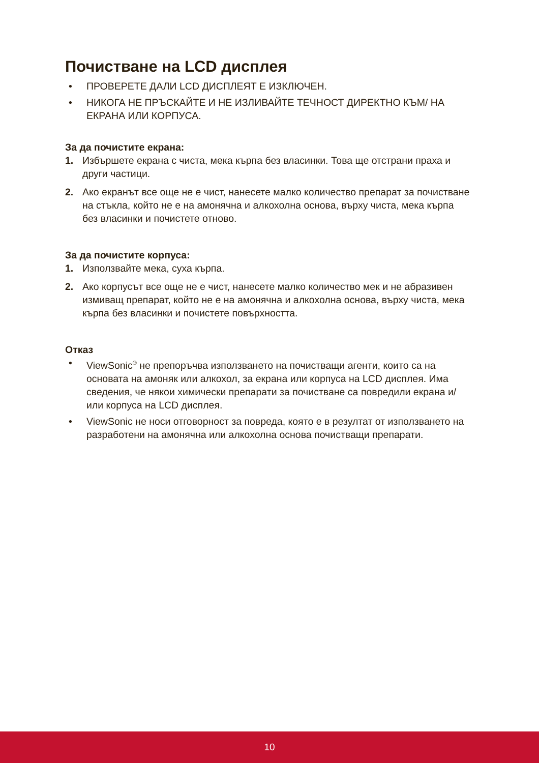Почистване на LCD дисплея
• ПРОВЕРЕТЕ ДАЛИ LCD ДИСПЛЕЯТ Е ИЗКЛЮЧЕН.
• НИКОГА НЕ ПРЪСКАЙТЕ И НЕ ИЗЛИВАЙТЕ ТЕЧНОСТ ДИРЕКТНО КЪМ/ НА ЕКРАНА ИЛИ КОРПУСА.
За да почистите екрана:
1. Избършете екрана с чиста, мека кърпа без власинки. Това ще отстрани праха и други частици.
2. Ако екранът все още не е чист, нанесете малко количество препарат за почистване на стъкла, който не е на амонячна и алкохолна основа, върху чиста, мека кърпа без власинки и почистете отново.
За да почистите корпуса:
1. Използвайте мека, суха кърпа.
2. Ако корпусът все още не е чист, нанесете малко количество мек и не абразивен измиващ препарат, който не е на амонячна и алкохолна основа, върху чиста, мека кърпа без власинки и почистете повърхността.
Отказ
• ViewSonic<sup>®</sup> не препоръчва използването на почистващи агенти, които са на основата на амоняк или алкохол, за екрана или корпуса на LCD дисплея. Има сведения, че някои химически препарати за почистване са повредили екрана и/или корпуса на LCD дисплея.
• ViewSonic не носи отговорност за повреда, която е в резултат от използването на разработени на амонячна или алкохолна основа почистващи препарати.
10